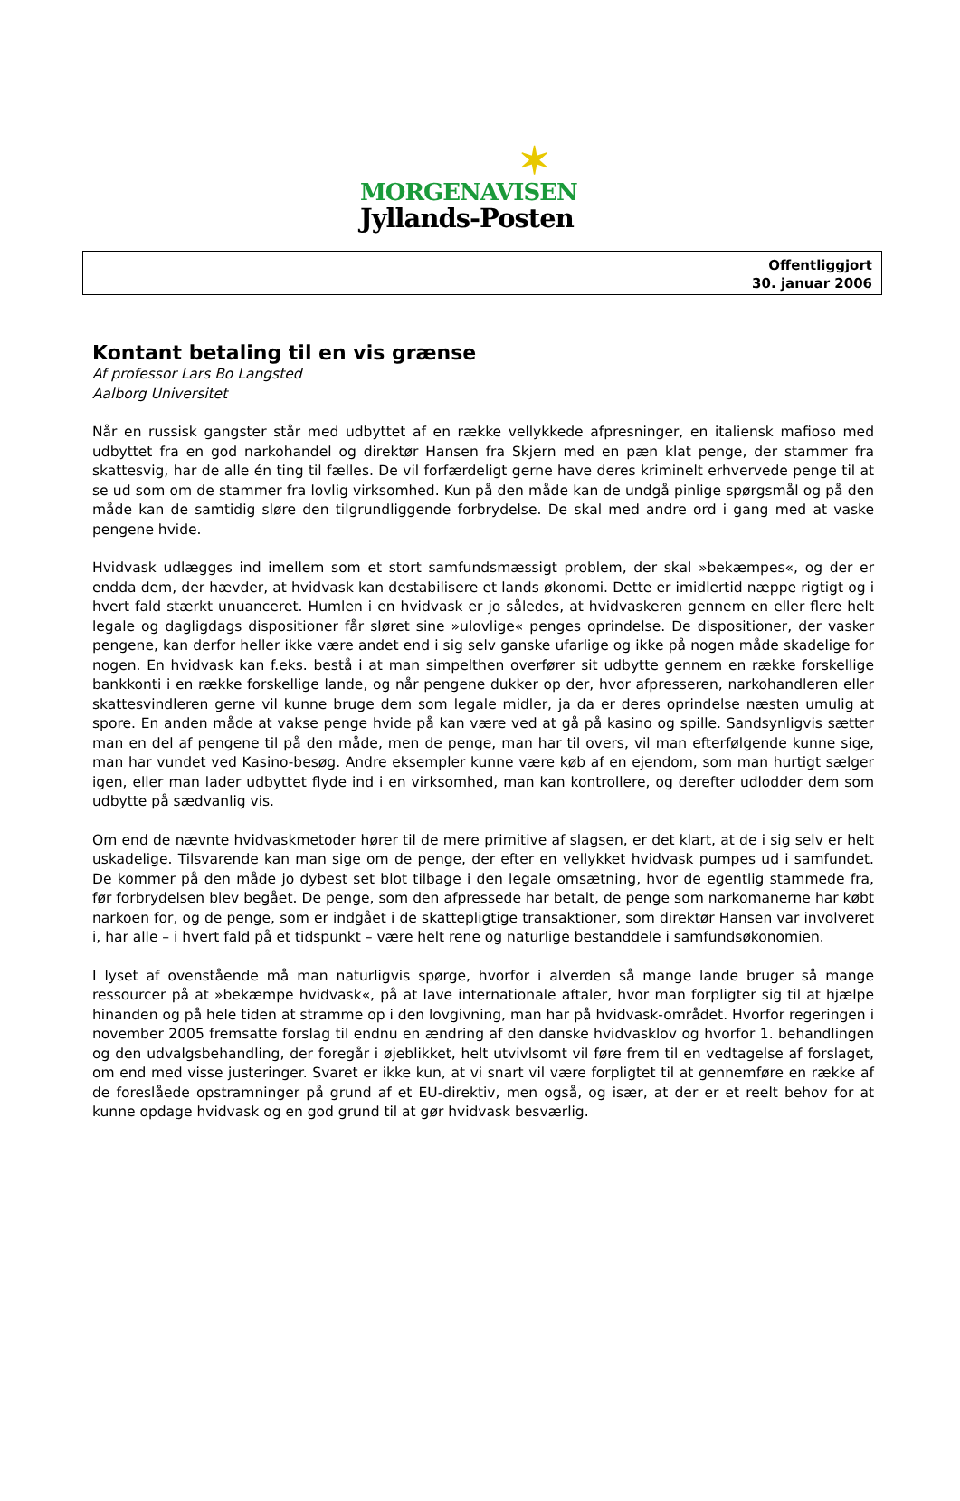✶
MORGENAVISEN
Jyllands-Posten
Offentliggjort
30. januar 2006
Kontant betaling til en vis grænse
Af professor Lars Bo Langsted
Aalborg Universitet
Når en russisk gangster står med udbyttet af en række vellykkede afpresninger, en italiensk mafioso med udbyttet fra en god narkohandel og direktør Hansen fra Skjern med en pæn klat penge, der stammer fra skattesvig, har de alle én ting til fælles. De vil forfærdeligt gerne have deres kriminelt erhvervede penge til at se ud som om de stammer fra lovlig virksomhed. Kun på den måde kan de undgå pinlige spørgsmål og på den måde kan de samtidig sløre den tilgrundliggende forbrydelse. De skal med andre ord i gang med at vaske pengene hvide.
Hvidvask udlægges ind imellem som et stort samfundsmæssigt problem, der skal »bekæmpes«, og der er endda dem, der hævder, at hvidvask kan destabilisere et lands økonomi. Dette er imidlertid næppe rigtigt og i hvert fald stærkt unuanceret. Humlen i en hvidvask er jo således, at hvidvaskeren gennem en eller flere helt legale og dagligdags dispositioner får sløret sine »ulovlige« penges oprindelse. De dispositioner, der vasker pengene, kan derfor heller ikke være andet end i sig selv ganske ufarlige og ikke på nogen måde skadelige for nogen. En hvidvask kan f.eks. bestå i at man simpelthen overfører sit udbytte gennem en række forskellige bankkonti i en række forskellige lande, og når pengene dukker op der, hvor afpresseren, narkohandleren eller skattesvindleren gerne vil kunne bruge dem som legale midler, ja da er deres oprindelse næsten umulig at spore. En anden måde at vakse penge hvide på kan være ved at gå på kasino og spille. Sandsynligvis sætter man en del af pengene til på den måde, men de penge, man har til overs, vil man efterfølgende kunne sige, man har vundet ved Kasino-besøg. Andre eksempler kunne være køb af en ejendom, som man hurtigt sælger igen, eller man lader udbyttet flyde ind i en virksomhed, man kan kontrollere, og derefter udlodder dem som udbytte på sædvanlig vis.
Om end de nævnte hvidvaskmetoder hører til de mere primitive af slagsen, er det klart, at de i sig selv er helt uskadelige. Tilsvarende kan man sige om de penge, der efter en vellykket hvidvask pumpes ud i samfundet. De kommer på den måde jo dybest set blot tilbage i den legale omsætning, hvor de egentlig stammede fra, før forbrydelsen blev begået. De penge, som den afpressede har betalt, de penge som narkomanerne har købt narkoen for, og de penge, som er indgået i de skattepligtige transaktioner, som direktør Hansen var involveret i, har alle – i hvert fald på et tidspunkt – være helt rene og naturlige bestanddele i samfundsøkonomien.
I lyset af ovenstående må man naturligvis spørge, hvorfor i alverden så mange lande bruger så mange ressourcer på at »bekæmpe hvidvask«, på at lave internationale aftaler, hvor man forpligter sig til at hjælpe hinanden og på hele tiden at stramme op i den lovgivning, man har på hvidvask-området. Hvorfor regeringen i november 2005 fremsatte forslag til endnu en ændring af den danske hvidvasklov og hvorfor 1. behandlingen og den udvalgsbehandling, der foregår i øjeblikket, helt utvivlsomt vil føre frem til en vedtagelse af forslaget, om end med visse justeringer. Svaret er ikke kun, at vi snart vil være forpligtet til at gennemføre en række af de foreslåede opstramninger på grund af et EU-direktiv, men også, og især, at der er et reelt behov for at kunne opdage hvidvask og en god grund til at gør hvidvask besværlig.